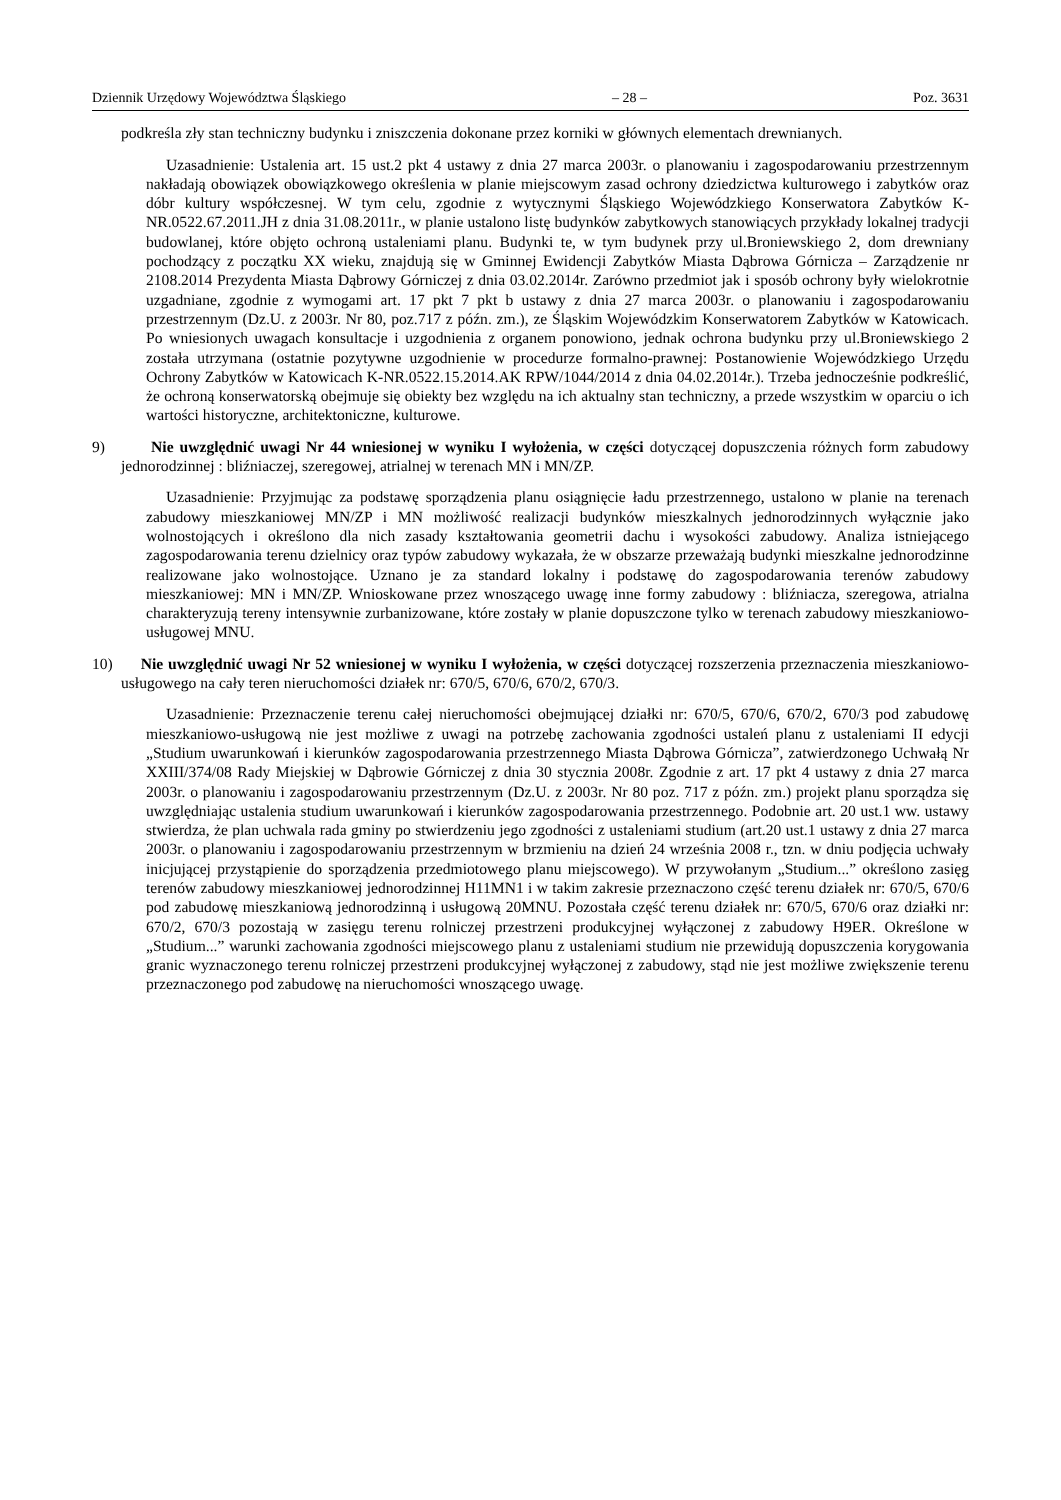Dziennik Urzędowy Województwa Śląskiego – 28 – Poz. 3631
podkreśla zły stan techniczny budynku i zniszczenia dokonane przez korniki w głównych elementach drewnianych.
Uzasadnienie: Ustalenia art. 15 ust.2 pkt 4 ustawy z dnia 27 marca 2003r. o planowaniu i zagospodarowaniu przestrzennym nakładają obowiązek obowiązkowego określenia w planie miejscowym zasad ochrony dziedzictwa kulturowego i zabytków oraz dóbr kultury współczesnej. W tym celu, zgodnie z wytycznymi Śląskiego Wojewódzkiego Konserwatora Zabytków K-NR.0522.67.2011.JH z dnia 31.08.2011r., w planie ustalono listę budynków zabytkowych stanowiących przykłady lokalnej tradycji budowlanej, które objęto ochroną ustaleniami planu. Budynki te, w tym budynek przy ul.Broniewskiego 2, dom drewniany pochodzący z początku XX wieku, znajdują się w Gminnej Ewidencji Zabytków Miasta Dąbrowa Górnicza – Zarządzenie nr 2108.2014 Prezydenta Miasta Dąbrowy Górniczej z dnia 03.02.2014r. Zarówno przedmiot jak i sposób ochrony były wielokrotnie uzgadniane, zgodnie z wymogami art. 17 pkt 7 pkt b ustawy z dnia 27 marca 2003r. o planowaniu i zagospodarowaniu przestrzennym (Dz.U. z 2003r. Nr 80, poz.717 z późn. zm.), ze Śląskim Wojewódzkim Konserwatorem Zabytków w Katowicach. Po wniesionych uwagach konsultacje i uzgodnienia z organem ponowiono, jednak ochrona budynku przy ul.Broniewskiego 2 została utrzymana (ostatnie pozytywne uzgodnienie w procedurze formalno-prawnej: Postanowienie Wojewódzkiego Urzędu Ochrony Zabytków w Katowicach K-NR.0522.15.2014.AK RPW/1044/2014 z dnia 04.02.2014r.). Trzeba jednocześnie podkreślić, że ochroną konserwatorską obejmuje się obiekty bez względu na ich aktualny stan techniczny, a przede wszystkim w oparciu o ich wartości historyczne, architektoniczne, kulturowe.
9) Nie uwzględnić uwagi Nr 44 wniesionej w wyniku I wyłożenia, w części dotyczącej dopuszczenia różnych form zabudowy jednorodzinnej : bliźniaczej, szeregowej, atrialnej w terenach MN i MN/ZP.
Uzasadnienie: Przyjmując za podstawę sporządzenia planu osiągnięcie ładu przestrzennego, ustalono w planie na terenach zabudowy mieszkaniowej MN/ZP i MN możliwość realizacji budynków mieszkalnych jednorodzinnych wyłącznie jako wolnostojących i określono dla nich zasady kształtowania geometrii dachu i wysokości zabudowy. Analiza istniejącego zagospodarowania terenu dzielnicy oraz typów zabudowy wykazała, że w obszarze przeważają budynki mieszkalne jednorodzinne realizowane jako wolnostojące. Uznano je za standard lokalny i podstawę do zagospodarowania terenów zabudowy mieszkaniowej: MN i MN/ZP. Wnioskowane przez wnoszącego uwagę inne formy zabudowy : bliźniacza, szeregowa, atrialna charakteryzują tereny intensywnie zurbanizowane, które zostały w planie dopuszczone tylko w terenach zabudowy mieszkaniowo-usługowej MNU.
10) Nie uwzględnić uwagi Nr 52 wniesionej w wyniku I wyłożenia, w części dotyczącej rozszerzenia przeznaczenia mieszkaniowo-usługowego na cały teren nieruchomości działek nr: 670/5, 670/6, 670/2, 670/3.
Uzasadnienie: Przeznaczenie terenu całej nieruchomości obejmującej działki nr: 670/5, 670/6, 670/2, 670/3 pod zabudowę mieszkaniowo-usługową nie jest możliwe z uwagi na potrzebę zachowania zgodności ustaleń planu z ustaleniami II edycji „Studium uwarunkowań i kierunków zagospodarowania przestrzennego Miasta Dąbrowa Górnicza”, zatwierdzonego Uchwałą Nr XXIII/374/08 Rady Miejskiej w Dąbrowie Górniczej z dnia 30 stycznia 2008r. Zgodnie z art. 17 pkt 4 ustawy z dnia 27 marca 2003r. o planowaniu i zagospodarowaniu przestrzennym (Dz.U. z 2003r. Nr 80 poz. 717 z późn. zm.) projekt planu sporządza się uwzględniając ustalenia studium uwarunkowań i kierunków zagospodarowania przestrzennego. Podobnie art. 20 ust.1 ww. ustawy stwierdza, że plan uchwala rada gminy po stwierdzeniu jego zgodności z ustaleniami studium (art.20 ust.1 ustawy z dnia 27 marca 2003r. o planowaniu i zagospodarowaniu przestrzennym w brzmieniu na dzień 24 września 2008 r., tzn. w dniu podjęcia uchwały inicjującej przystąpienie do sporządzenia przedmiotowego planu miejscowego). W przywołanym „Studium...” określono zasięg terenów zabudowy mieszkaniowej jednorodzinnej H11MN1 i w takim zakresie przeznaczono część terenu działek nr: 670/5, 670/6 pod zabudowę mieszkaniową jednorodzinną i usługową 20MNU. Pozostała część terenu działek nr: 670/5, 670/6 oraz działki nr: 670/2, 670/3 pozostają w zasięgu terenu rolniczej przestrzeni produkcyjnej wyłączonej z zabudowy H9ER. Określone w „Studium...” warunki zachowania zgodności miejscowego planu z ustaleniami studium nie przewidują dopuszczenia korygowania granic wyznaczonego terenu rolniczej przestrzeni produkcyjnej wyłączonej z zabudowy, stąd nie jest możliwe zwiększenie terenu przeznaczonego pod zabudowę na nieruchomości wnoszącego uwagę.